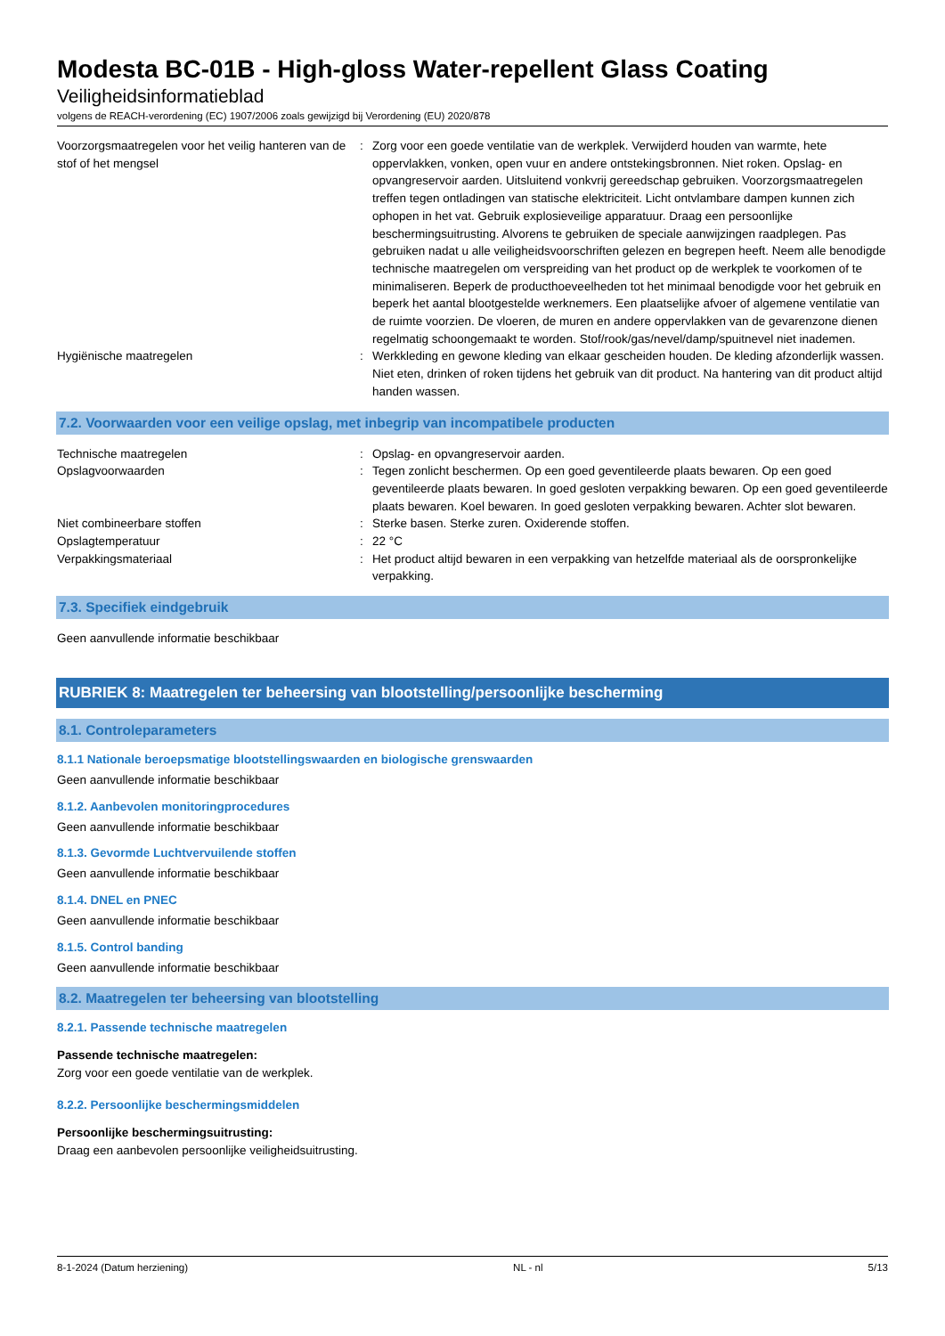Modesta BC-01B - High-gloss Water-repellent Glass Coating
Veiligheidsinformatieblad
volgens de REACH-verordening (EC) 1907/2006 zoals gewijzigd bij Verordening (EU) 2020/878
| Voorzorgsmaatregelen voor het veilig hanteren van de stof of het mengsel | : | Zorg voor een goede ventilatie van de werkplek. Verwijderd houden van warmte, hete oppervlakken, vonken, open vuur en andere ontstekingsbronnen. Niet roken. Opslag- en opvangreservoir aarden. Uitsluitend vonkvrij gereedschap gebruiken. Voorzorgsmaatregelen treffen tegen ontladingen van statische elektriciteit. Licht ontvlambare dampen kunnen zich ophopen in het vat. Gebruik explosieveilige apparatuur. Draag een persoonlijke beschermingsuitrusting. Alvorens te gebruiken de speciale aanwijzingen raadplegen. Pas gebruiken nadat u alle veiligheidsvoorschriften gelezen en begrepen heeft. Neem alle benodigde technische maatregelen om verspreiding van het product op de werkplek te voorkomen of te minimaliseren. Beperk de producthoeveelheden tot het minimaal benodigde voor het gebruik en beperk het aantal blootgestelde werknemers. Een plaatselijke afvoer of algemene ventilatie van de ruimte voorzien. De vloeren, de muren en andere oppervlakken van de gevarenzone dienen regelmatig schoongemaakt te worden. Stof/rook/gas/nevel/damp/spuitnevel niet inademen. |
| Hygiënische maatregelen | : | Werkkleding en gewone kleding van elkaar gescheiden houden. De kleding afzonderlijk wassen. Niet eten, drinken of roken tijdens het gebruik van dit product. Na hantering van dit product altijd handen wassen. |
7.2. Voorwaarden voor een veilige opslag, met inbegrip van incompatibele producten
| Technische maatregelen | : | Opslag- en opvangreservoir aarden. |
| Opslagvoorwaarden | : | Tegen zonlicht beschermen. Op een goed geventileerde plaats bewaren. Op een goed geventileerde plaats bewaren. In goed gesloten verpakking bewaren. Op een goed geventileerde plaats bewaren. Koel bewaren. In goed gesloten verpakking bewaren. Achter slot bewaren. |
| Niet combineerbare stoffen | : | Sterke basen. Sterke zuren. Oxiderende stoffen. |
| Opslagtemperatuur | : | 22 °C |
| Verpakkingsmateriaal | : | Het product altijd bewaren in een verpakking van hetzelfde materiaal als de oorspronkelijke verpakking. |
7.3. Specifiek eindgebruik
Geen aanvullende informatie beschikbaar
RUBRIEK 8: Maatregelen ter beheersing van blootstelling/persoonlijke bescherming
8.1. Controleparameters
8.1.1 Nationale beroepsmatige blootstellingswaarden en biologische grenswaarden
Geen aanvullende informatie beschikbaar
8.1.2. Aanbevolen monitoringprocedures
Geen aanvullende informatie beschikbaar
8.1.3. Gevormde Luchtvervuilende stoffen
Geen aanvullende informatie beschikbaar
8.1.4. DNEL en PNEC
Geen aanvullende informatie beschikbaar
8.1.5. Control banding
Geen aanvullende informatie beschikbaar
8.2. Maatregelen ter beheersing van blootstelling
8.2.1. Passende technische maatregelen
Passende technische maatregelen:
Zorg voor een goede ventilatie van de werkplek.
8.2.2. Persoonlijke beschermingsmiddelen
Persoonlijke beschermingsuitrusting:
Draag een aanbevolen persoonlijke veiligheidsuitrusting.
8-1-2024 (Datum herziening) NL - nl 5/13